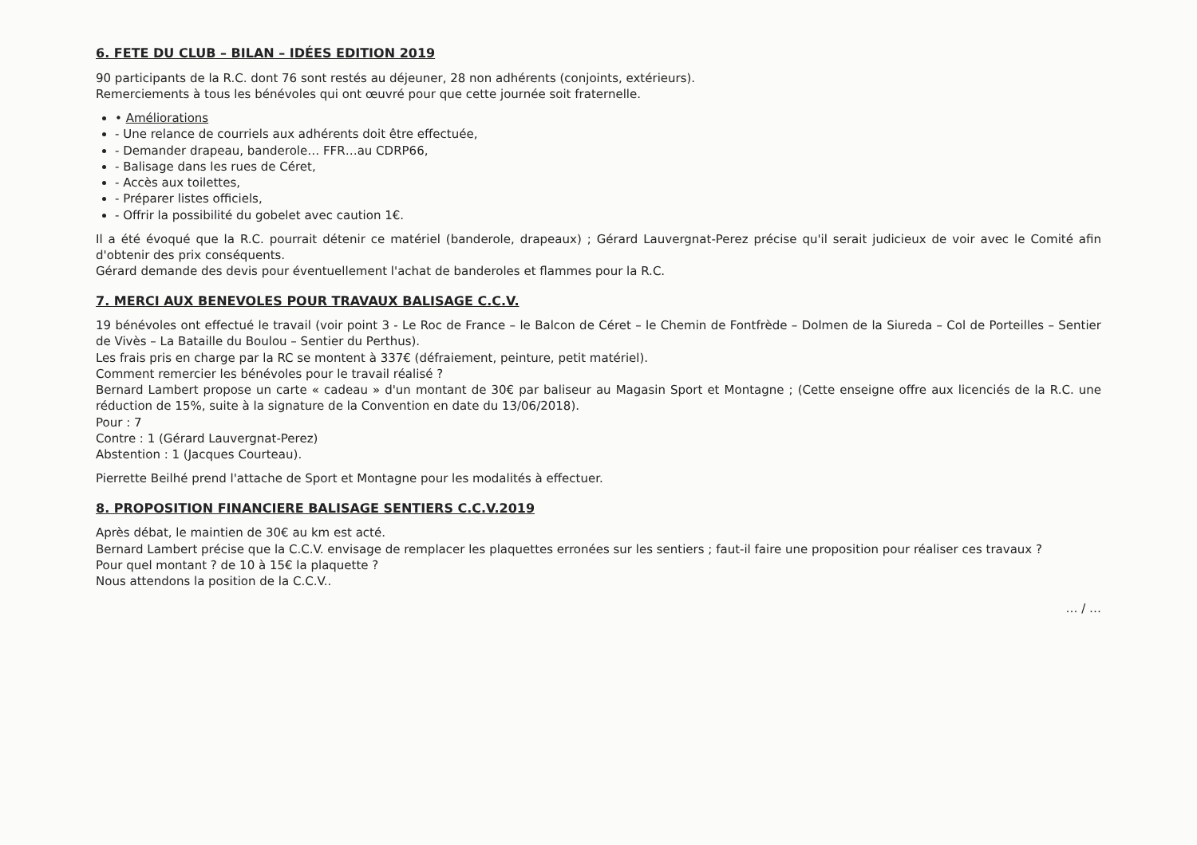6. FETE DU CLUB – BILAN – IDÉES EDITION 2019
90 participants de la R.C. dont 76 sont restés au déjeuner, 28 non adhérents (conjoints, extérieurs).
Remerciements à tous les bénévoles qui ont œuvré pour que cette journée soit fraternelle.
• Améliorations
- Une relance de courriels aux adhérents doit être effectuée,
- Demander drapeau, banderole… FFR…au CDRP66,
- Balisage dans les rues de Céret,
- Accès aux toilettes,
- Préparer listes officiels,
- Offrir la possibilité du gobelet avec caution 1€.
Il a été évoqué que la R.C. pourrait détenir ce matériel (banderole, drapeaux) ; Gérard Lauvergnat-Perez précise qu'il serait judicieux de voir avec le Comité afin d'obtenir des prix conséquents.
Gérard demande des devis pour éventuellement l'achat de banderoles et flammes pour la R.C.
7. MERCI AUX BENEVOLES POUR TRAVAUX BALISAGE C.C.V.
19 bénévoles ont effectué le travail (voir point 3 - Le Roc de France – le Balcon de Céret – le Chemin de Fontfrède – Dolmen de la Siureda – Col de Porteilles – Sentier de Vivès – La Bataille du Boulou – Sentier du Perthus).
Les frais pris en charge par la RC se montent à 337€ (défraiement, peinture, petit matériel).
Comment remercier les bénévoles pour le travail réalisé ?
Bernard Lambert propose un carte « cadeau » d'un montant de 30€ par baliseur au Magasin Sport et Montagne ; (Cette enseigne offre aux licenciés de la R.C. une réduction de 15%, suite à la signature de la Convention en date du 13/06/2018).
Pour : 7
Contre : 1 (Gérard Lauvergnat-Perez)
Abstention : 1 (Jacques Courteau).
Pierrette Beilhé prend l'attache de Sport et Montagne pour les modalités à effectuer.
8. PROPOSITION FINANCIERE BALISAGE SENTIERS C.C.V.2019
Après débat, le maintien de 30€ au km est acté.
Bernard Lambert précise que la C.C.V. envisage de remplacer les plaquettes erronées sur les sentiers ; faut-il faire une proposition pour réaliser ces travaux ?
Pour quel montant ? de 10 à 15€ la plaquette ?
Nous attendons la position de la C.C.V..
… / …